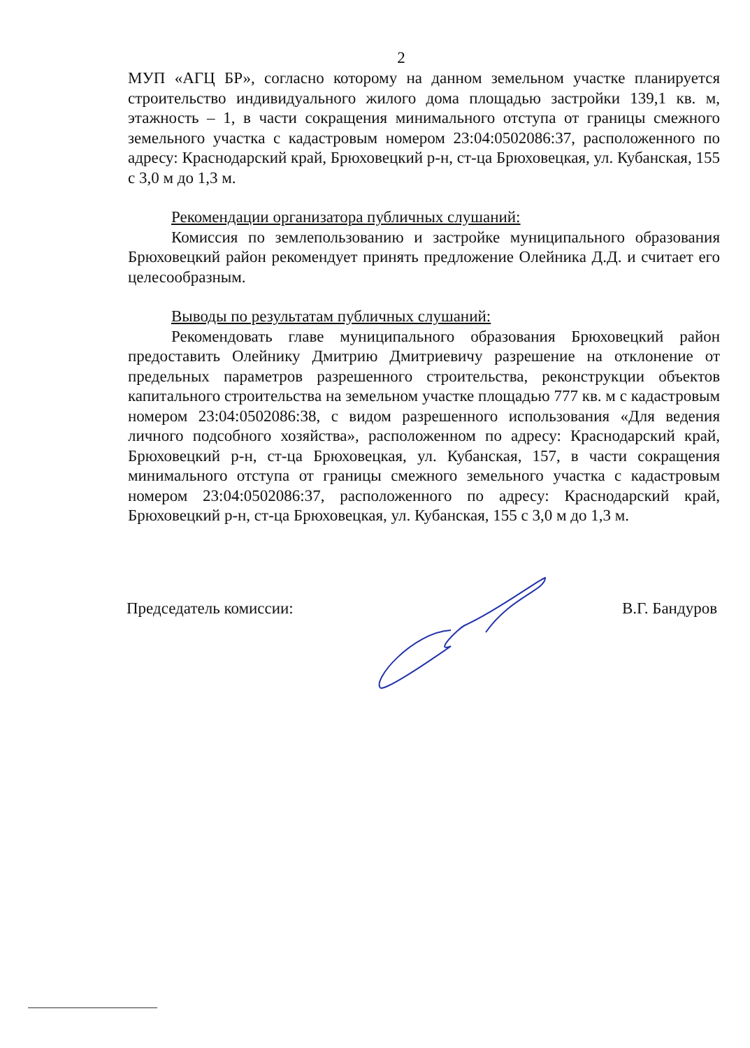2
МУП «АГЦ БР», согласно которому на данном земельном участке планируется строительство индивидуального жилого дома площадью застройки 139,1 кв. м, этажность – 1, в части сокращения минимального отступа от границы смежного земельного участка с кадастровым номером 23:04:0502086:37, расположенного по адресу: Краснодарский край, Брюховецкий р-н, ст-ца Брюховецкая, ул. Кубанская, 155 с 3,0 м до 1,3 м.
Рекомендации организатора публичных слушаний:
Комиссия по землепользованию и застройке муниципального образования Брюховецкий район рекомендует принять предложение Олейника Д.Д. и считает его целесообразным.
Выводы по результатам публичных слушаний:
Рекомендовать главе муниципального образования Брюховецкий район предоставить Олейнику Дмитрию Дмитриевичу разрешение на отклонение от предельных параметров разрешенного строительства, реконструкции объектов капитального строительства на земельном участке площадью 777 кв. м с кадастровым номером 23:04:0502086:38, с видом разрешенного использования «Для ведения личного подсобного хозяйства», расположенном по адресу: Краснодарский край, Брюховецкий р-н, ст-ца Брюховецкая, ул. Кубанская, 157, в части сокращения минимального отступа от границы смежного земельного участка с кадастровым номером 23:04:0502086:37, расположенного по адресу: Краснодарский край, Брюховецкий р-н, ст-ца Брюховецкая, ул. Кубанская, 155 с 3,0 м до 1,3 м.
Председатель комиссии: В.Г. Бандуров